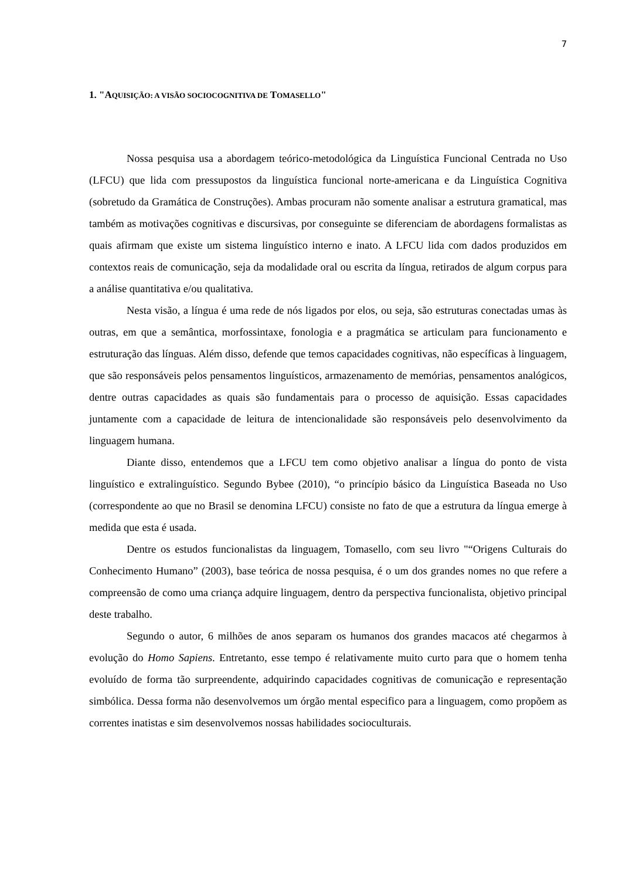7
1. "AQUISIÇÃO: A VISÃO SOCIOCOGNITIVA DE TOMASELLO"
Nossa pesquisa usa a abordagem teórico-metodológica da Linguística Funcional Centrada no Uso (LFCU) que lida com pressupostos da linguística funcional norte-americana e da Linguística Cognitiva (sobretudo da Gramática de Construções). Ambas procuram não somente analisar a estrutura gramatical, mas também as motivações cognitivas e discursivas, por conseguinte se diferenciam de abordagens formalistas as quais afirmam que existe um sistema linguístico interno e inato. A LFCU lida com dados produzidos em contextos reais de comunicação, seja da modalidade oral ou escrita da língua, retirados de algum corpus para a análise quantitativa e/ou qualitativa.
Nesta visão, a língua é uma rede de nós ligados por elos, ou seja, são estruturas conectadas umas às outras, em que a semântica, morfossintaxe, fonologia e a pragmática se articulam para funcionamento e estruturação das línguas. Além disso, defende que temos capacidades cognitivas, não específicas à linguagem, que são responsáveis pelos pensamentos linguísticos, armazenamento de memórias, pensamentos analógicos, dentre outras capacidades as quais são fundamentais para o processo de aquisição. Essas capacidades juntamente com a capacidade de leitura de intencionalidade são responsáveis pelo desenvolvimento da linguagem humana.
Diante disso, entendemos que a LFCU tem como objetivo analisar a língua do ponto de vista linguístico e extralinguístico. Segundo Bybee (2010), “o princípio básico da Linguística Baseada no Uso (correspondente ao que no Brasil se denomina LFCU) consiste no fato de que a estrutura da língua emerge à medida que esta é usada.
Dentre os estudos funcionalistas da linguagem, Tomasello, com seu livro "“Origens Culturais do Conhecimento Humano” (2003), base teórica de nossa pesquisa, é o um dos grandes nomes no que refere a compreensão de como uma criança adquire linguagem, dentro da perspectiva funcionalista, objetivo principal deste trabalho.
Segundo o autor, 6 milhões de anos separam os humanos dos grandes macacos até chegarmos à evolução do Homo Sapiens. Entretanto, esse tempo é relativamente muito curto para que o homem tenha evoluído de forma tão surpreendente, adquirindo capacidades cognitivas de comunicação e representação simbólica. Dessa forma não desenvolvemos um órgão mental especifico para a linguagem, como propõem as correntes inatistas e sim desenvolvemos nossas habilidades socioculturais.